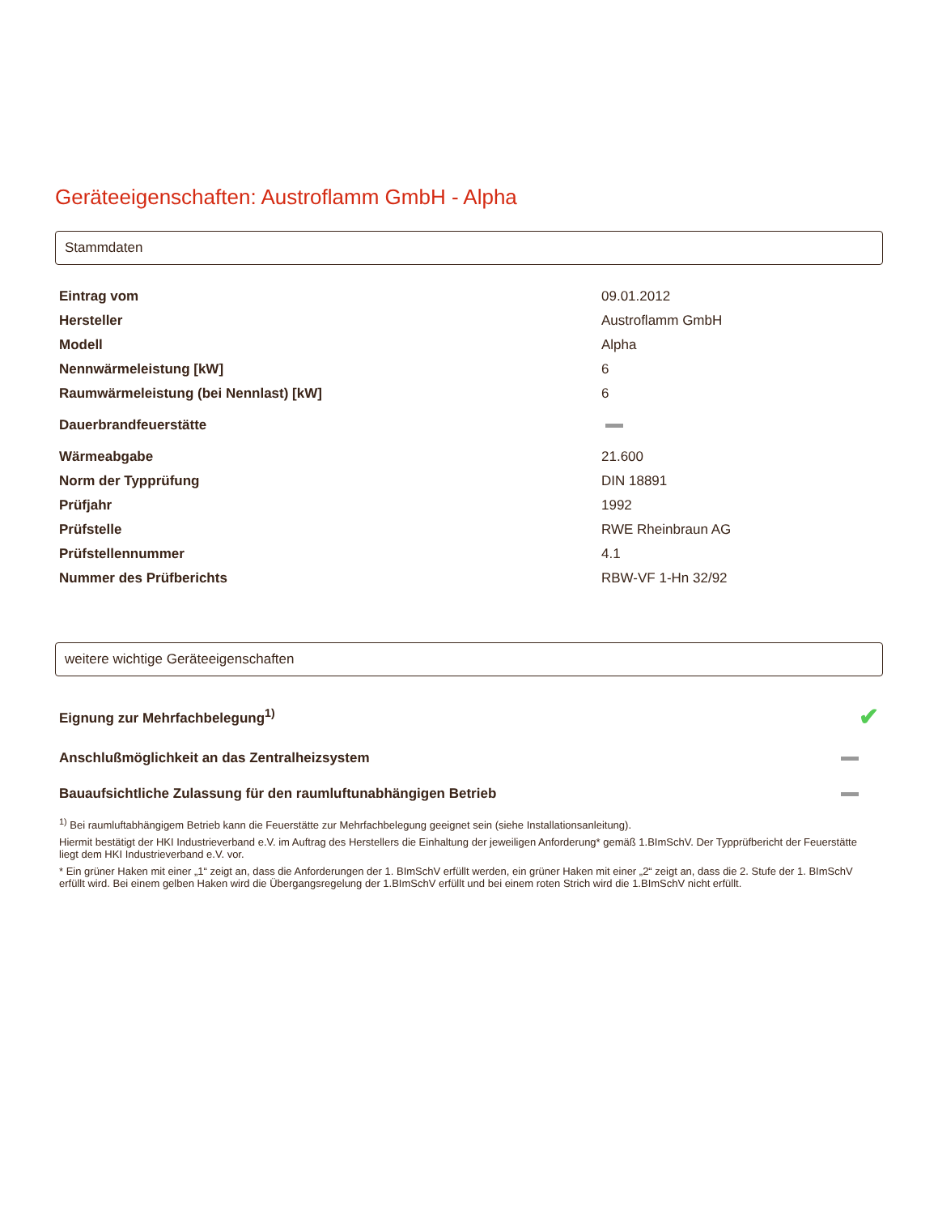Geräteeigenschaften: Austroflamm GmbH - Alpha
Stammdaten
| Eintrag vom | 09.01.2012 |
| Hersteller | Austroflamm GmbH |
| Modell | Alpha |
| Nennwärmeleistung [kW] | 6 |
| Raumwärmeleistung (bei Nennlast) [kW] | 6 |
| Dauerbrandfeuerstätte | |
| Wärmeabgabe | 21.600 |
| Norm der Typprüfung | DIN 18891 |
| Prüfjahr | 1992 |
| Prüfstelle | RWE Rheinbraun AG |
| Prüfstellennummer | 4.1 |
| Nummer des Prüfberichts | RBW-VF 1-Hn 32/92 |
weitere wichtige Geräteeigenschaften
| Eignung zur Mehrfachbelegung<sup>1)</sup> | ✔ |
| Anschlußmöglichkeit an das Zentralheizsystem | |
| Bauaufsichtliche Zulassung für den raumluftunabhängigen Betrieb | |
<sup>1)</sup> Bei raumluftabhängigem Betrieb kann die Feuerstätte zur Mehrfachbelegung geeignet sein (siehe Installationsanleitung).
Hiermit bestätigt der HKI Industrieverband e.V. im Auftrag des Herstellers die Einhaltung der jeweiligen Anforderung* gemäß 1.BImSchV. Der Typprüfbericht der Feuerstätte liegt dem HKI Industrieverband e.V. vor.
* Ein grüner Haken mit einer „1“ zeigt an, dass die Anforderungen der 1. BImSchV erfüllt werden, ein grüner Haken mit einer „2“ zeigt an, dass die 2. Stufe der 1. BImSchV erfüllt wird. Bei einem gelben Haken wird die Übergangsregelung der 1.BImSchV erfüllt und bei einem roten Strich wird die 1.BImSchV nicht erfüllt.